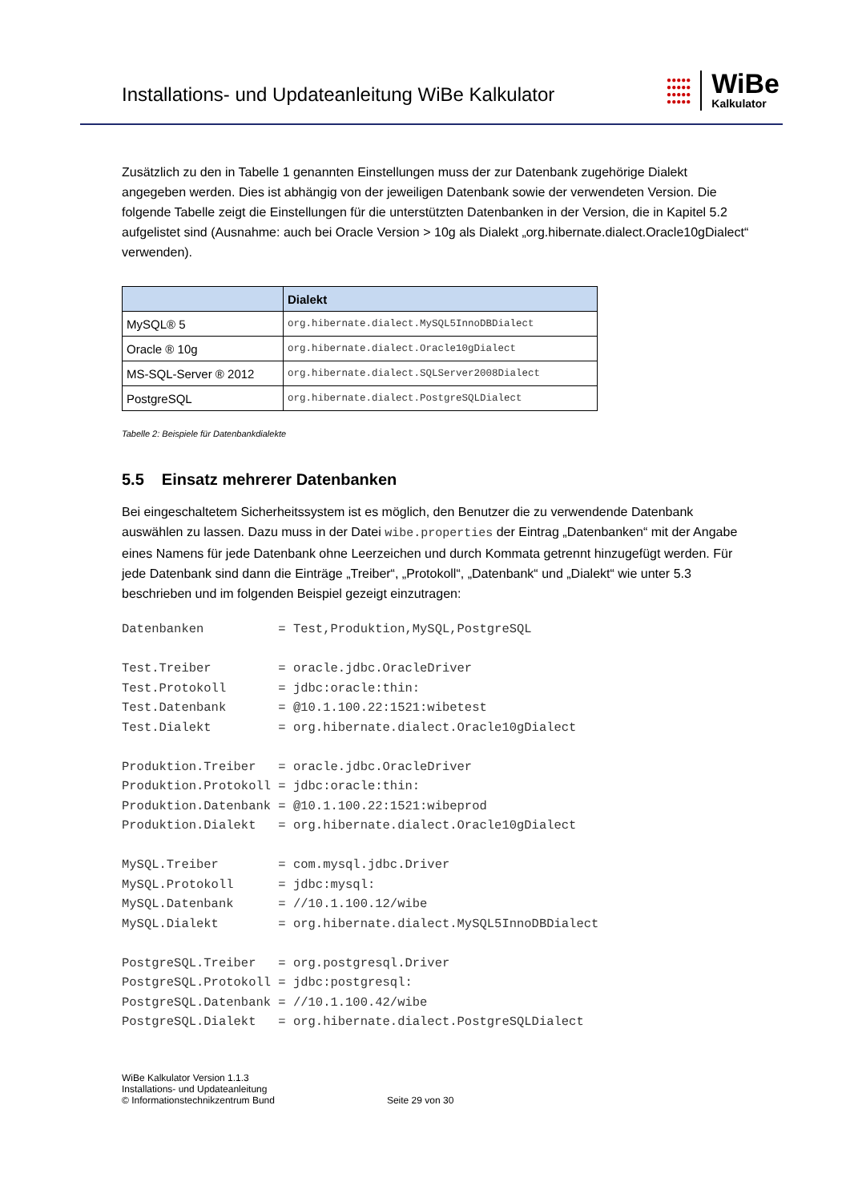Installations- und Updateanleitung WiBe Kalkulator
●●●●●
●●●●●
●●●●●
●●●●●
WiBe
Kalkulator
Zusätzlich zu den in Tabelle 1 genannten Einstellungen muss der zur Datenbank zugehörige Dialekt angegeben werden. Dies ist abhängig von der jeweiligen Datenbank sowie der verwendeten Version. Die folgende Tabelle zeigt die Einstellungen für die unterstützten Datenbanken in der Version, die in Kapitel 5.2 aufgelistet sind (Ausnahme: auch bei Oracle Version > 10g als Dialekt „org.hibernate.dialect.Oracle10gDialect“ verwenden).
| | Dialekt |
| --- | --- |
| MySQL® 5 | org.hibernate.dialect.MySQL5InnoDBDialect |
| Oracle ® 10g | org.hibernate.dialect.Oracle10gDialect |
| MS-SQL-Server ® 2012 | org.hibernate.dialect.SQLServer2008Dialect |
| PostgreSQL | org.hibernate.dialect.PostgreSQLDialect |
Tabelle 2: Beispiele für Datenbankdialekte
5.5 Einsatz mehrerer Datenbanken
Bei eingeschaltetem Sicherheitssystem ist es möglich, den Benutzer die zu verwendende Datenbank auswählen zu lassen. Dazu muss in der Datei wibe.properties der Eintrag „Datenbanken“ mit der Angabe eines Namens für jede Datenbank ohne Leerzeichen und durch Kommata getrennt hinzugefügt werden. Für jede Datenbank sind dann die Einträge „Treiber“, „Protokoll“, „Datenbank“ und „Dialekt“ wie unter 5.3 beschrieben und im folgenden Beispiel gezeigt einzutragen:
Datenbanken          = Test,Produktion,MySQL,PostgreSQL

Test.Treiber         = oracle.jdbc.OracleDriver
Test.Protokoll       = jdbc:oracle:thin:
Test.Datenbank       = @10.1.100.22:1521:wibetest
Test.Dialekt         = org.hibernate.dialect.Oracle10gDialect

Produktion.Treiber   = oracle.jdbc.OracleDriver
Produktion.Protokoll = jdbc:oracle:thin:
Produktion.Datenbank = @10.1.100.22:1521:wibeprod
Produktion.Dialekt   = org.hibernate.dialect.Oracle10gDialect

MySQL.Treiber        = com.mysql.jdbc.Driver
MySQL.Protokoll      = jdbc:mysql:
MySQL.Datenbank      = //10.1.100.12/wibe
MySQL.Dialekt        = org.hibernate.dialect.MySQL5InnoDBDialect

PostgreSQL.Treiber   = org.postgresql.Driver
PostgreSQL.Protokoll = jdbc:postgresql:
PostgreSQL.Datenbank = //10.1.100.42/wibe
PostgreSQL.Dialekt   = org.hibernate.dialect.PostgreSQLDialect
WiBe Kalkulator Version 1.1.3
Installations- und Updateanleitung
© Informationstechnikzentrum Bund
Seite 29 von 30